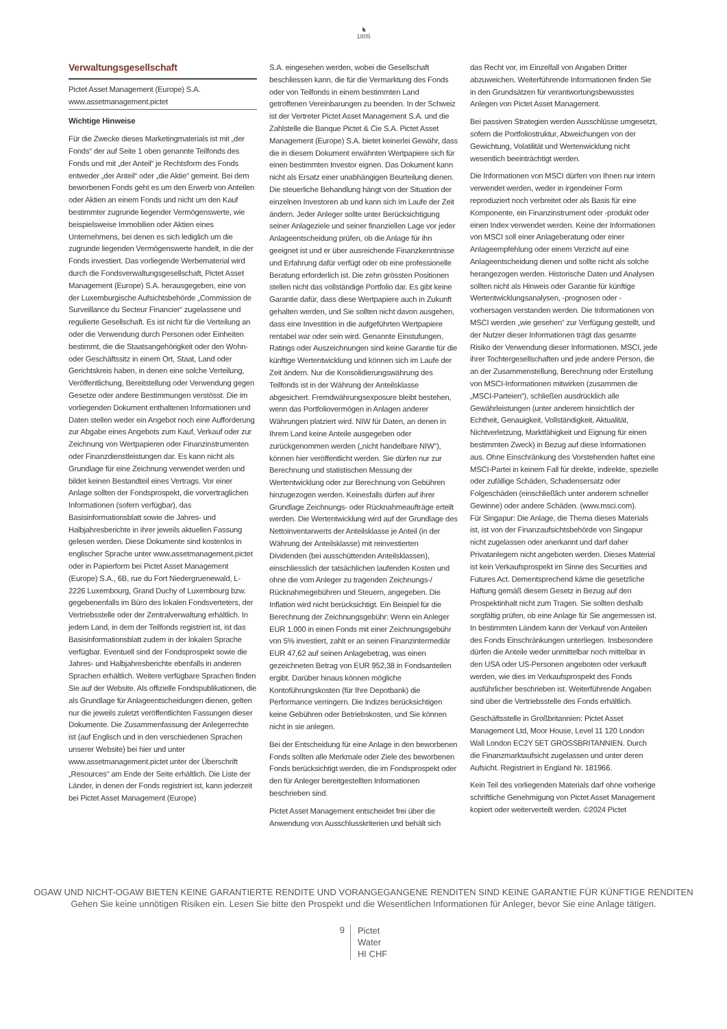♞
1805
Verwaltungsgesellschaft
Pictet Asset Management (Europe) S.A.
www.assetmanagement.pictet
Wichtige Hinweise
Für die Zwecke dieses Marketingmaterials ist mit „der Fonds“ der auf Seite 1 oben genannte Teilfonds des Fonds und mit „der Anteil“ je Rechtsform des Fonds entweder „der Anteil“ oder „die Aktie“ gemeint. Bei dem beworbenen Fonds geht es um den Erwerb von Anteilen oder Aktien an einem Fonds und nicht um den Kauf bestimmter zugrunde liegender Vermögenswerte, wie beispielsweise Immobilien oder Aktien eines Unternehmens, bei denen es sich lediglich um die zugrunde liegenden Vermögenswerte handelt, in die der Fonds investiert. Das vorliegende Werbematerial wird durch die Fondsverwaltungsgesellschaft, Pictet Asset Management (Europe) S.A. herausgegeben, eine von der Luxemburgische Aufsichtsbehörde „Commission de Surveillance du Secteur Financier“ zugelassene und regulierte Gesellschaft. Es ist nicht für die Verteilung an oder die Verwendung durch Personen oder Einheiten bestimmt, die die Staatsangehörigkeit oder den Wohn- oder Geschäftssitz in einem Ort, Staat, Land oder Gerichtskreis haben, in denen eine solche Verteilung, Veröffentlichung, Bereitstellung oder Verwendung gegen Gesetze oder andere Bestimmungen verstösst. Die im vorliegenden Dokument enthaltenen Informationen und Daten stellen weder ein Angebot noch eine Aufforderung zur Abgabe eines Angebots zum Kauf, Verkauf oder zur Zeichnung von Wertpapieren oder Finanzinstrumenten oder Finanzdienstleistungen dar. Es kann nicht als Grundlage für eine Zeichnung verwendet werden und bildet keinen Bestandteil eines Vertrags. Vor einer Anlage sollten der Fondsprospekt, die vorvertraglichen Informationen (sofern verfügbar), das Basisinformationsblatt sowie die Jahres- und Halbjahresberichte in ihrer jeweils aktuellen Fassung gelesen werden. Diese Dokumente sind kostenlos in englischer Sprache unter www.assetmanagement.pictet oder in Papierform bei Pictet Asset Management (Europe) S.A., 6B, rue du Fort Niedergruenewald, L-2226 Luxembourg, Grand Duchy of Luxembourg bzw. gegebenenfalls im Büro des lokalen Fondsverteters, der Vertriebsstelle oder der Zentralverwaltung erhältlich. In jedem Land, in dem der Teilfonds registriert ist, ist das Basisinformationsblatt zudem in der lokalen Sprache verfügbar. Eventuell sind der Fondsprospekt sowie die Jahres- und Halbjahresberichte ebenfalls in anderen Sprachen erhältlich. Weitere verfügbare Sprachen finden Sie auf der Website. Als offizielle Fondspublikationen, die als Grundlage für Anlageentscheidungen dienen, gelten nur die jeweils zuletzt veröffentlichten Fassungen dieser Dokumente. Die Zusammenfassung der Anlegerrechte ist (auf Englisch und in den verschiedenen Sprachen unserer Website) bei hier und unter www.assetmanagement.pictet unter der Überschrift „Resources“ am Ende der Seite erhältlich. Die Liste der Länder, in denen der Fonds registriert ist, kann jederzeit bei Pictet Asset Management (Europe)
S.A. eingesehen werden, wobei die Gesellschaft beschliessen kann, die für die Vermarktung des Fonds oder von Teilfonds in einem bestimmten Land getroffenen Vereinbarungen zu beenden. In der Schweiz ist der Vertreter Pictet Asset Management S.A. und die Zahlstelle die Banque Pictet & Cie S.A. Pictet Asset Management (Europe) S.A. bietet keinerlei Gewähr, dass die in diesem Dokument erwähnten Wertpapiere sich für einen bestimmten Investor eignen. Das Dokument kann nicht als Ersatz einer unabhängigen Beurteilung dienen. Die steuerliche Behandlung hängt von der Situation der einzelnen Investoren ab und kann sich im Laufe der Zeit ändern. Jeder Anleger sollte unter Berücksichtigung seiner Anlageziele und seiner finanziellen Lage vor jeder Anlageentscheidung prüfen, ob die Anlage für ihn geeignet ist und er über ausreichende Finanzkenntnisse und Erfahrung dafür verfügt oder ob eine professionelle Beratung erforderlich ist. Die zehn grössten Positionen stellen nicht das vollständige Portfolio dar. Es gibt keine Garantie dafür, dass diese Wertpapiere auch in Zukunft gehalten werden, und Sie sollten nicht davon ausgehen, dass eine Investition in die aufgeführten Wertpapiere rentabel war oder sein wird. Genannte Einstufungen, Ratings oder Auszeichnungen sind keine Garantie für die künftige Wertentwicklung und können sich im Laufe der Zeit ändern. Nur die Konsolidierungswährung des Teilfonds ist in der Währung der Anteilsklasse abgesichert. Fremdwährungsexposure bleibt bestehen, wenn das Portfoliovermögen in Anlagen anderer Währungen platziert wird. NIW für Daten, an denen in Ihrem Land keine Anteile ausgegeben oder zurückgenommen werden („nicht handelbare NIW“), können hier veröffentlicht werden. Sie dürfen nur zur Berechnung und statistischen Messung der Wertentwicklung oder zur Berechnung von Gebühren hinzugezogen werden. Keinesfalls dürfen auf ihrer Grundlage Zeichnungs- oder Rücknahmeaufträge erteilt werden. Die Wertentwicklung wird auf der Grundlage des Nettoinventarwerts der Anteilsklasse je Anteil (in der Währung der Anteilsklasse) mit reinvestierten Dividenden (bei ausschüttenden Anteilsklassen), einschliesslich der tatsächlichen laufenden Kosten und ohne die vom Anleger zu tragenden Zeichnungs-/ Rücknahmegebühren und Steuern, angegeben. Die Inflation wird nicht berücksichtigt. Ein Beispiel für die Berechnung der Zeichnungsgebühr: Wenn ein Anleger EUR 1.000 in einen Fonds mit einer Zeichnungsgebühr von 5% investiert, zahlt er an seinen Finanzintermediär EUR 47,62 auf seinen Anlagebetrag, was einen gezeichneten Betrag von EUR 952,38 in Fondsanteilen ergibt. Darüber hinaus können mögliche Kontoführungskosten (für Ihre Depotbank) die Performance verringern. Die Indizes berücksichtigen keine Gebühren oder Betriebskosten, und Sie können nicht in sie anlegen.
Bei der Entscheidung für eine Anlage in den beworbenen Fonds sollten alle Merkmale oder Ziele des beworbenen Fonds berücksichtigt werden, die im Fondsprospekt oder den für Anleger bereitgestellten Informationen beschrieben sind.
Pictet Asset Management entscheidet frei über die Anwendung von Ausschlusskriterien und behält sich
das Recht vor, im Einzelfall von Angaben Dritter abzuweichen. Weiterführende Informationen finden Sie in den Grundsätzen für verantwortungsbewusstes Anlegen von Pictet Asset Management.
Bei passiven Strategien werden Ausschlüsse umgesetzt, sofern die Portfoliostruktur, Abweichungen von der Gewichtung, Volatilität und Wertenwicklung nicht wesentlich beeinträchtigt werden.
Die Informationen von MSCI dürfen von Ihnen nur intern verwendet werden, weder in irgendeiner Form reproduziert noch verbreitet oder als Basis für eine Komponente, ein Finanzinstrument oder -produkt oder einen Index verwendet werden. Keine der Informationen von MSCI soll einer Anlageberatung oder einer Anlageempfehlung oder einem Verzicht auf eine Anlageentscheidung dienen und sollte nicht als solche herangezogen werden. Historische Daten und Analysen sollten nicht als Hinweis oder Garantie für künftige Wertentwicklungsanalysen, -prognosen oder -vorhersagen verstanden werden. Die Informationen von MSCI werden „wie gesehen“ zur Verfügung gestellt, und der Nutzer dieser Informationen trägt das gesamte Risiko der Verwendung dieser Informationen. MSCI, jede ihrer Tochtergesellschaften und jede andere Person, die an der Zusammenstellung, Berechnung oder Erstellung von MSCI-Informationen mitwirken (zusammen die „MSCI-Parteien“), schließen ausdrücklich alle Gewährleistungen (unter anderem hinsichtlich der Echtheit, Genauigkeit, Vollständigkeit, Aktualität, Nichtverletzung, Marktfähigkeit und Eignung für einen bestimmten Zweck) in Bezug auf diese Informationen aus. Ohne Einschränkung des Vorstehenden haftet eine MSCI-Partei in keinem Fall für direkte, indirekte, spezielle oder zufällige Schäden, Schadensersatz oder Folgeschäden (einschließlich unter anderem schneller Gewinne) oder andere Schäden. (www.msci.com).
Für Singapur: Die Anlage, die Thema dieses Materials ist, ist von der Finanzaufsichtsbehörde von Singapur nicht zugelassen oder anerkannt und darf daher Privatanlegern nicht angeboten werden. Dieses Material ist kein Verkaufsprospekt im Sinne des Securities and Futures Act. Dementsprechend käme die gesetzliche Haftung gemäß diesem Gesetz in Bezug auf den Prospektinhalt nicht zum Tragen. Sie sollten deshalb sorgfältig prüfen, ob eine Anlage für Sie angemessen ist. In bestimmten Ländern kann der Verkauf von Anteilen des Fonds Einschränkungen unterliegen. Insbesondere dürfen die Anteile weder unmittelbar noch mittelbar in den USA oder US-Personen angeboten oder verkauft werden, wie dies im Verkaufsprospekt des Fonds ausführlicher beschrieben ist. Weiterführende Angaben sind über die Vertriebsstelle des Fonds erhältlich.
Geschäftsstelle in Großbritannien: Pictet Asset Management Ltd, Moor House, Level 11 120 London Wall London EC2Y 5ET GROSSBRITANNIEN. Durch die Finanzmarktaufsicht zugelassen und unter deren Aufsicht. Registriert in England Nr. 181966.
Kein Teil des vorliegenden Materials darf ohne vorherige schriftliche Genehmigung von Pictet Asset Management kopiert oder weiterverteilt werden. ©2024 Pictet
OGAW UND NICHT-OGAW BIETEN KEINE GARANTIERTE RENDITE UND VORANGEGANGENE RENDITEN SIND KEINE GARANTIE FÜR KÜNFTIGE RENDITEN
Gehen Sie keine unnötigen Risiken ein. Lesen Sie bitte den Prospekt und die Wesentlichen Informationen für Anleger, bevor Sie eine Anlage tätigen.
9
Pictet
Water
HI CHF